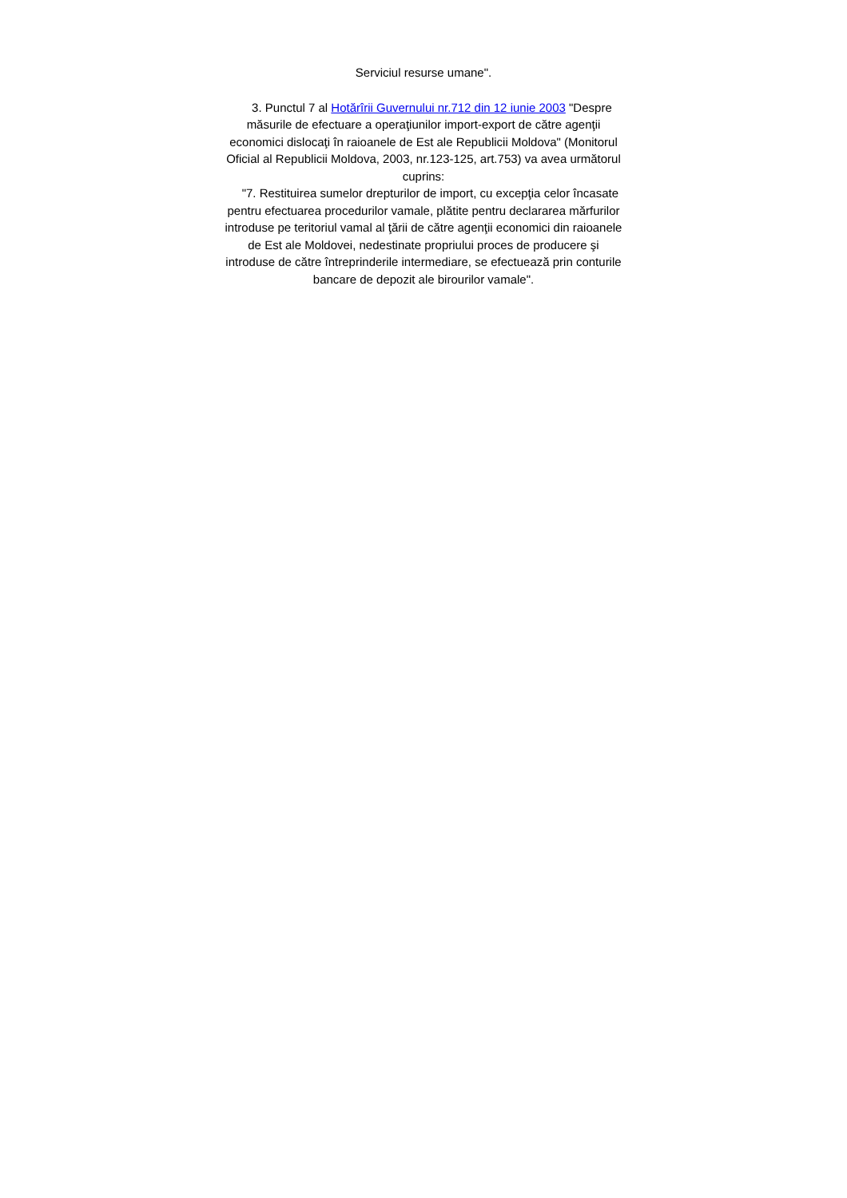Serviciul resurse umane".
3. Punctul 7 al Hotărîrii Guvernului nr.712 din 12 iunie 2003 "Despre măsurile de efectuare a operaţiunilor import-export de către agenţii economici dislocaţi în raioanele de Est ale Republicii Moldova" (Monitorul Oficial al Republicii Moldova, 2003, nr.123-125, art.753) va avea următorul cuprins:
"7. Restituirea sumelor drepturilor de import, cu excepţia celor încasate pentru efectuarea procedurilor vamale, plătite pentru declararea mărfurilor introduse pe teritoriul vamal al ţării de către agenţii economici din raioanele de Est ale Moldovei, nedestinate propriului proces de producere şi introduse de către întreprinderile intermediare, se efectuează prin conturile bancare de depozit ale birourilor vamale".